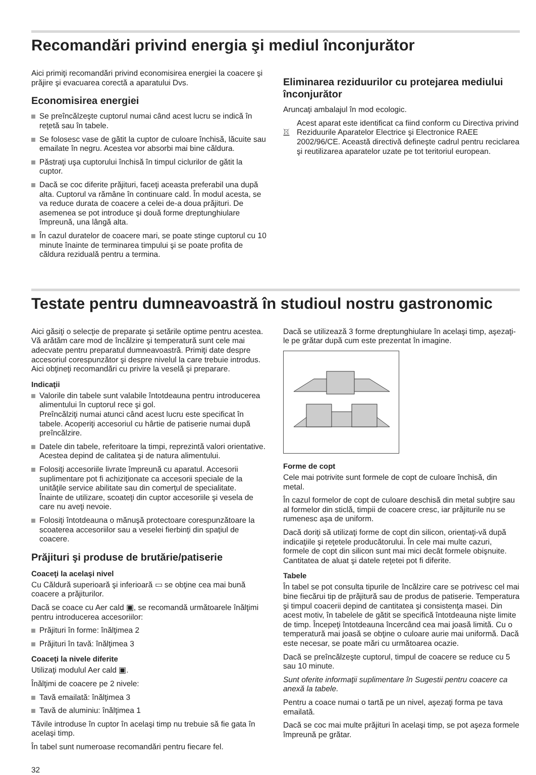Recomandări privind energia şi mediul înconjurător
Aici primiţi recomandări privind economisirea energiei la coacere şi prăjire şi evacuarea corectă a aparatului Dvs.
Economisirea energiei
Se preîncălzeşte cuptorul numai când acest lucru se indică în reţetă sau în tabele.
Se folosesc vase de gătit la cuptor de culoare închisă, lăcuite sau emailate în negru. Acestea vor absorbi mai bine căldura.
Păstraţi uşa cuptorului închisă în timpul ciclurilor de gătit la cuptor.
Dacă se coc diferite prăjituri, faceţi aceasta preferabil una după alta. Cuptorul va rămâne în continuare cald. În modul acesta, se va reduce durata de coacere a celei de-a doua prăjituri. De asemenea se pot introduce şi două forme dreptunghiulare împreună, una lângă alta.
În cazul duratelor de coacere mari, se poate stinge cuptorul cu 10 minute înainte de terminarea timpului şi se poate profita de căldura reziduală pentru a termina.
Eliminarea reziduurilor cu protejarea mediului înconjurător
Aruncaţi ambalajul în mod ecologic.
Acest aparat este identificat ca fiind conform cu Directiva privind Reziduurile Aparatelor Electrice şi Electronice RAEE 2002/96/CE. Această directivă defineşte cadrul pentru reciclarea şi reutilizarea aparatelor uzate pe tot teritoriul european.
Testate pentru dumneavoastră în studioul nostru gastronomic
Aici găsiţi o selecţie de preparate şi setările optime pentru acestea. Vă arătăm care mod de încălzire şi temperatură sunt cele mai adecvate pentru preparatul dumneavoastră. Primiţi date despre accesoriul corespunzător şi despre nivelul la care trebuie introdus. Aici obţineţi recomandări cu privire la veselă şi preparare.
Indicaţii
Valorile din tabele sunt valabile întotdeauna pentru introducerea alimentului în cuptorul rece şi gol.
Preîncălziţi numai atunci când acest lucru este specificat în tabele. Acoperiţi accesoriul cu hârtie de patiserie numai după preîncălzire.
Datele din tabele, referitoare la timpi, reprezintă valori orientative. Acestea depind de calitatea şi de natura alimentului.
Folosiţi accesoriile livrate împreună cu aparatul. Accesorii suplimentare pot fi achiziţionate ca accesorii speciale de la unităţile service abilitate sau din comerţul de specialitate.
Înainte de utilizare, scoateţi din cuptor accesoriile şi vesela de care nu aveţi nevoie.
Folosiţi întotdeauna o mănuşă protectoare corespunzătoare la scoaterea accesoriilor sau a veselei fierbinţi din spaţiul de coacere.
Prăjituri şi produse de brutărie/patiserie
Coaceţi la acelaşi nivel
Cu Căldură superioară şi inferioară ▭ se obţine cea mai bună coacere a prăjiturilor.
Dacă se coace cu Aer cald ▣, se recomandă următoarele înălţimi pentru introducerea accesoriilor:
Prăjituri în forme: înălţimea 2
Prăjituri în tavă: înălţimea 3
Coaceţi la nivele diferite
Utilizaţi modulul Aer cald ▣.
Înălţimi de coacere pe 2 nivele:
Tavă emailată: înălţimea 3
Tavă de aluminiu: înălţimea 1
Tăvile introduse în cuptor în acelaşi timp nu trebuie să fie gata în acelaşi timp.
În tabel sunt numeroase recomandări pentru fiecare fel.
Dacă se utilizează 3 forme dreptunghiulare în acelaşi timp, aşezaţi-le pe grătar după cum este prezentat în imagine.
Forme de copt
Cele mai potrivite sunt formele de copt de culoare închisă, din metal.
În cazul formelor de copt de culoare deschisă din metal subţire sau al formelor din sticlă, timpii de coacere cresc, iar prăjiturile nu se rumenesc aşa de uniform.
Dacă doriţi să utilizaţi forme de copt din silicon, orientaţi-vă după indicaţiile şi reţetele producătorului. În cele mai multe cazuri, formele de copt din silicon sunt mai mici decât formele obişnuite. Cantitatea de aluat şi datele reţetei pot fi diferite.
Tabele
În tabel se pot consulta tipurile de încălzire care se potrivesc cel mai bine fiecărui tip de prăjitură sau de produs de patiserie. Temperatura şi timpul coacerii depind de cantitatea şi consistenţa masei. Din acest motiv, în tabelele de gătit se specifică întotdeauna nişte limite de timp. Începeţi întotdeauna încercând cea mai joasă limită. Cu o temperatură mai joasă se obţine o culoare aurie mai uniformă. Dacă este necesar, se poate mări cu următoarea ocazie.
Dacă se preîncălzeşte cuptorul, timpul de coacere se reduce cu 5 sau 10 minute.
Sunt oferite informaţii suplimentare în Sugestii pentru coacere ca anexă la tabele.
Pentru a coace numai o tartă pe un nivel, aşezaţi forma pe tava emailată.
Dacă se coc mai multe prăjituri în acelaşi timp, se pot aşeza formele împreună pe grătar.
32